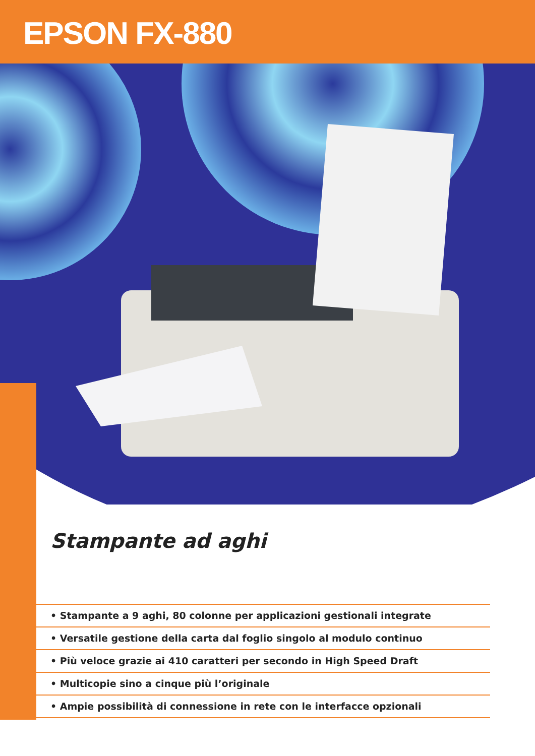EPSON FX-880
Stampante ad aghi
• Stampante a 9 aghi, 80 colonne per applicazioni gestionali integrate
• Versatile gestione della carta dal foglio singolo al modulo continuo
• Più veloce grazie ai 410 caratteri per secondo in High Speed Draft
• Multicopie sino a cinque più l’originale
• Ampie possibilità di connessione in rete con le interfacce opzionali